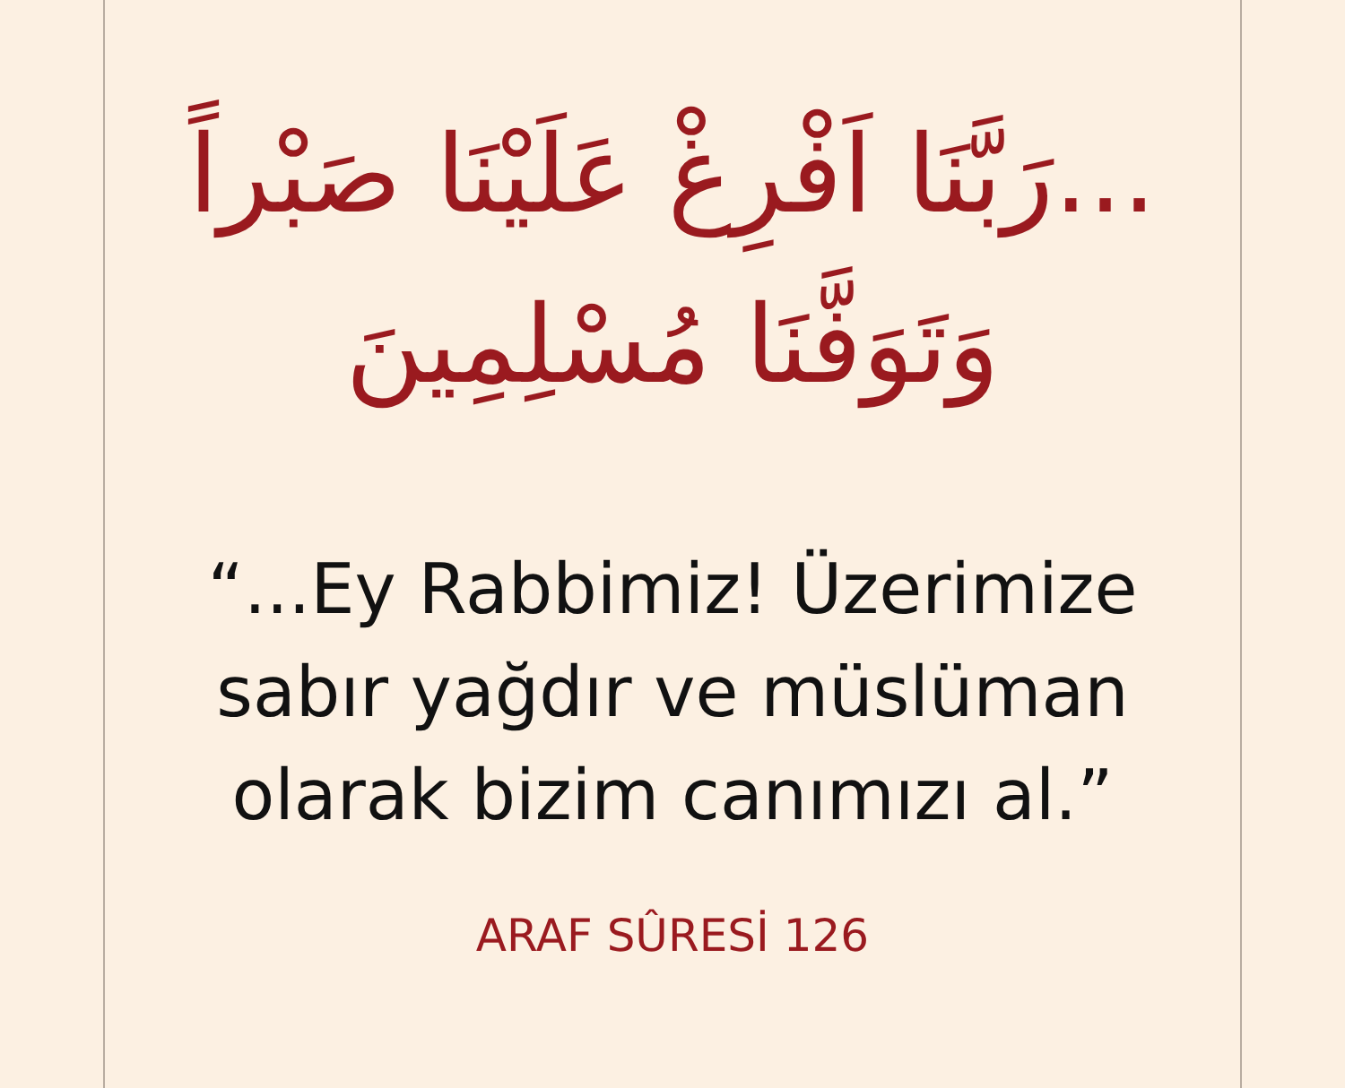...رَبَّنَا اَفْرِغْ عَلَيْنَا صَبْراً
وَتَوَفَّنَا مُسْلِمِينَ
“...Ey Rabbimiz! Üzerimize
sabır yağdır ve müslüman
olarak bizim canımızı al.”
ARAF SÛRESİ 126